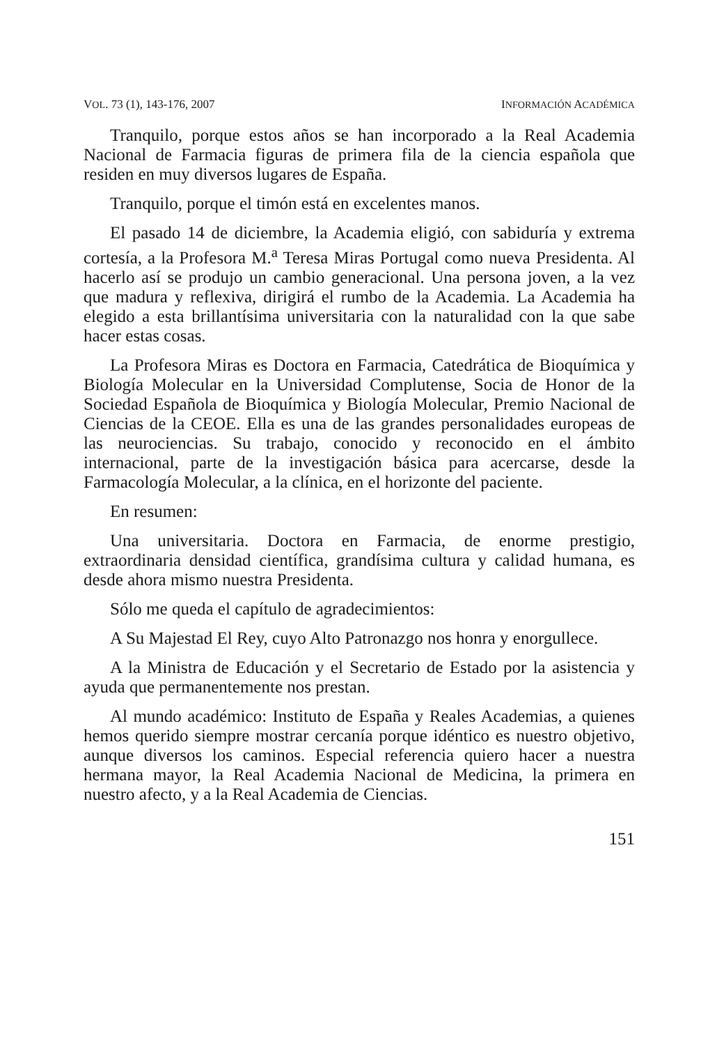VOL. 73 (1), 143-176, 2007 INFORMACIÓN ACADÉMICA
Tranquilo, porque estos años se han incorporado a la Real Academia Nacional de Farmacia figuras de primera fila de la ciencia española que residen en muy diversos lugares de España.
Tranquilo, porque el timón está en excelentes manos.
El pasado 14 de diciembre, la Academia eligió, con sabiduría y extrema cortesía, a la Profesora M.<sup>a</sup> Teresa Miras Portugal como nueva Presidenta. Al hacerlo así se produjo un cambio generacional. Una persona joven, a la vez que madura y reflexiva, dirigirá el rumbo de la Academia. La Academia ha elegido a esta brillantísima universitaria con la naturalidad con la que sabe hacer estas cosas.
La Profesora Miras es Doctora en Farmacia, Catedrática de Bioquímica y Biología Molecular en la Universidad Complutense, Socia de Honor de la Sociedad Española de Bioquímica y Biología Molecular, Premio Nacional de Ciencias de la CEOE. Ella es una de las grandes personalidades europeas de las neurociencias. Su trabajo, conocido y reconocido en el ámbito internacional, parte de la investigación básica para acercarse, desde la Farmacología Molecular, a la clínica, en el horizonte del paciente.
En resumen:
Una universitaria. Doctora en Farmacia, de enorme prestigio, extraordinaria densidad científica, grandísima cultura y calidad humana, es desde ahora mismo nuestra Presidenta.
Sólo me queda el capítulo de agradecimientos:
A Su Majestad El Rey, cuyo Alto Patronazgo nos honra y enorgullece.
A la Ministra de Educación y el Secretario de Estado por la asistencia y ayuda que permanentemente nos prestan.
Al mundo académico: Instituto de España y Reales Academias, a quienes hemos querido siempre mostrar cercanía porque idéntico es nuestro objetivo, aunque diversos los caminos. Especial referencia quiero hacer a nuestra hermana mayor, la Real Academia Nacional de Medicina, la primera en nuestro afecto, y a la Real Academia de Ciencias.
151